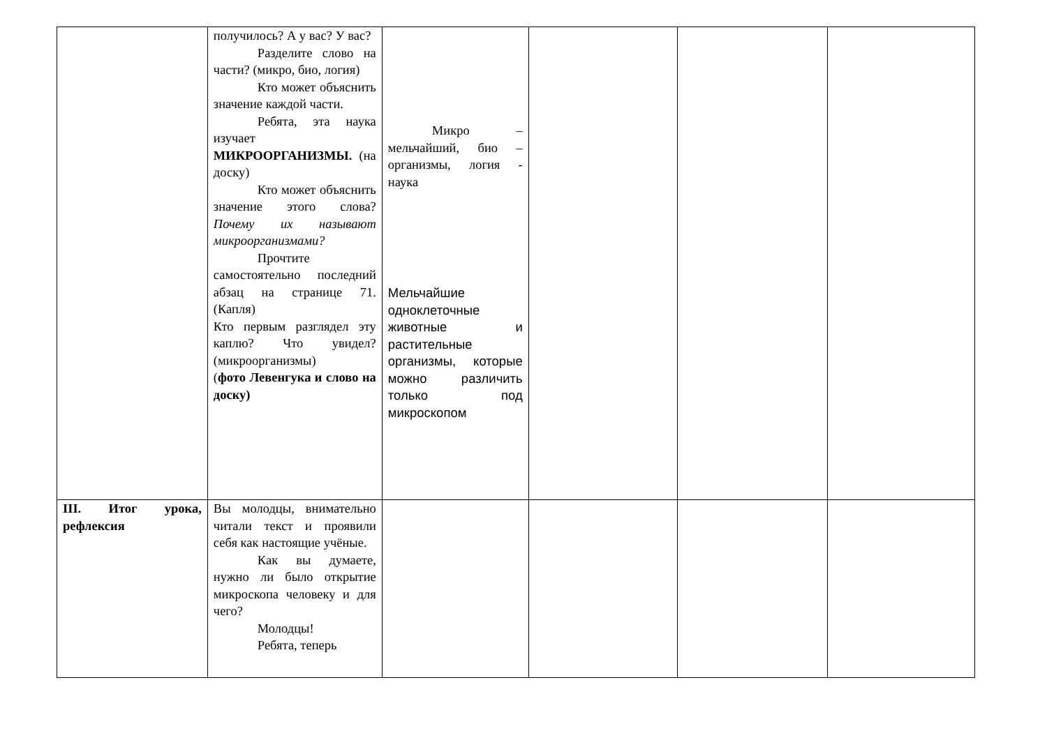| | получилось? А у вас? У вас? Разделите слово на части? (микро, био, логия) Кто может объяснить значение каждой части. Ребята, эта наука изучает МИКРООРГАНИЗМЫ. (на доску) Кто может объяснить значение этого слова? Почему их называют микроорганизмами? Прочтите самостоятельно последний абзац на странице 71. (Капля) Кто первым разглядел эту каплю? Что увидел? (микроорганизмы) ( фото Левенгука и слово на доску) | Микро – мельчайший, био – организмы, логия - наука Мельчайшие одноклеточные животные и растительные организмы, которые можно различить только под микроскопом | | | |
| III. Итог урока, рефлексия | Вы молодцы, внимательно читали текст и проявили себя как настоящие учёные. Как вы думаете, нужно ли было открытие микроскопа человеку и для чего? Молодцы! Ребята, теперь | | | | |